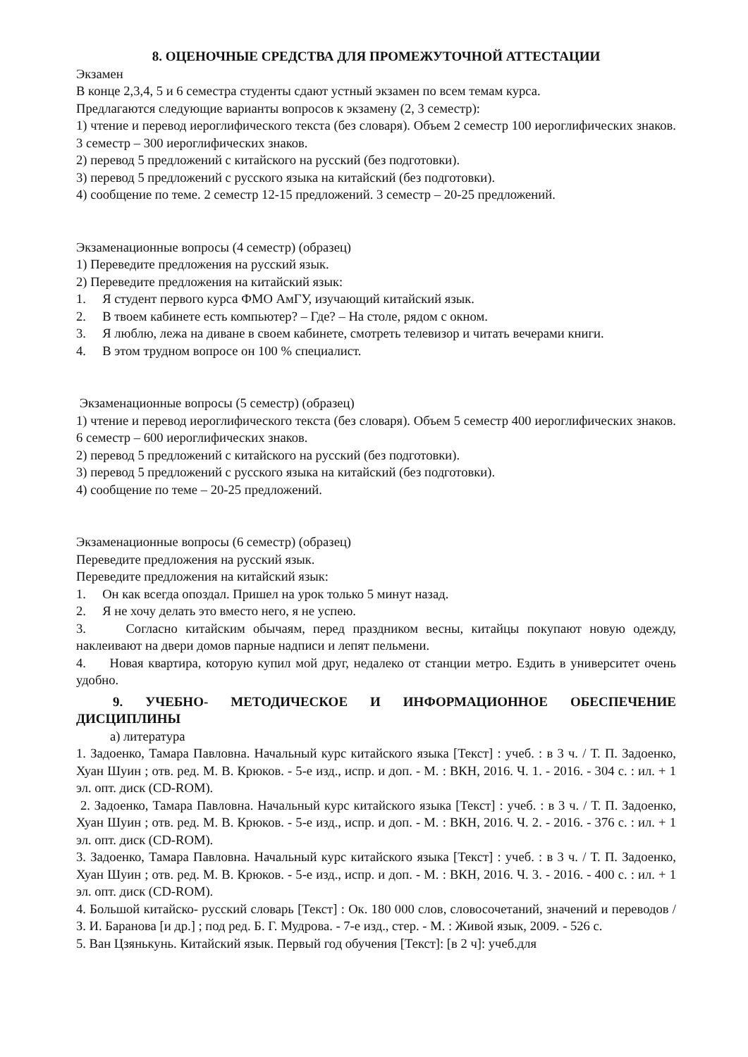8. ОЦЕНОЧНЫЕ СРЕДСТВА ДЛЯ ПРОМЕЖУТОЧНОЙ АТТЕСТАЦИИ
Экзамен
В конце 2,3,4, 5 и 6 семестра студенты сдают устный экзамен по всем темам курса.
Предлагаются следующие варианты вопросов к экзамену (2, 3 семестр):
1) чтение и перевод иероглифического текста (без словаря). Объем 2 семестр 100 иероглифических знаков. 3 семестр – 300 иероглифических знаков.
2) перевод 5 предложений с китайского на русский (без подготовки).
3) перевод 5 предложений с русского языка на китайский (без подготовки).
4) сообщение по теме. 2 семестр 12-15 предложений. 3 семестр – 20-25 предложений.
Экзаменационные вопросы (4 семестр) (образец)
1) Переведите предложения на русский язык.
2) Переведите предложения на китайский язык:
1. Я студент первого курса ФМО АмГУ, изучающий китайский язык.
2. В твоем кабинете есть компьютер? – Где? – На столе, рядом с окном.
3. Я люблю, лежа на диване в своем кабинете, смотреть телевизор и читать вечерами книги.
4. В этом трудном вопросе он 100 % специалист.
Экзаменационные вопросы (5 семестр) (образец)
1) чтение и перевод иероглифического текста (без словаря). Объем 5 семестр 400 иероглифических знаков. 6 семестр – 600 иероглифических знаков.
2) перевод 5 предложений с китайского на русский (без подготовки).
3) перевод 5 предложений с русского языка на китайский (без подготовки).
4) сообщение по теме – 20-25 предложений.
Экзаменационные вопросы (6 семестр) (образец)
Переведите предложения на русский язык.
Переведите предложения на китайский язык:
1. Он как всегда опоздал. Пришел на урок только 5 минут назад.
2. Я не хочу делать это вместо него, я не успею.
3. Согласно китайским обычаям, перед праздником весны, китайцы покупают новую одежду, наклеивают на двери домов парные надписи и лепят пельмени.
4. Новая квартира, которую купил мой друг, недалеко от станции метро. Ездить в университет очень удобно.
9. УЧЕБНО- МЕТОДИЧЕСКОЕ И ИНФОРМАЦИОННОЕ ОБЕСПЕЧЕНИЕ ДИСЦИПЛИНЫ
а) литература
1. Задоенко, Тамара Павловна. Начальный курс китайского языка [Текст] : учеб. : в 3 ч. / Т. П. Задоенко, Хуан Шуин ; отв. ред. М. В. Крюков. - 5-е изд., испр. и доп. - М. : ВКН, 2016. Ч. 1. - 2016. - 304 с. : ил. + 1 эл. опт. диск (CD-ROM).
2. Задоенко, Тамара Павловна. Начальный курс китайского языка [Текст] : учеб. : в 3 ч. / Т. П. Задоенко, Хуан Шуин ; отв. ред. М. В. Крюков. - 5-е изд., испр. и доп. - М. : ВКН, 2016. Ч. 2. - 2016. - 376 с. : ил. + 1 эл. опт. диск (CD-ROM).
3. Задоенко, Тамара Павловна. Начальный курс китайского языка [Текст] : учеб. : в 3 ч. / Т. П. Задоенко, Хуан Шуин ; отв. ред. М. В. Крюков. - 5-е изд., испр. и доп. - М. : ВКН, 2016. Ч. 3. - 2016. - 400 с. : ил. + 1 эл. опт. диск (CD-ROM).
4. Большой китайско- русский словарь [Текст] : Ок. 180 000 слов, словосочетаний, значений и переводов / З. И. Баранова [и др.] ; под ред. Б. Г. Мудрова. - 7-е изд., стер. - М. : Живой язык, 2009. - 526 с.
5. Ван Цзянькунь. Китайский язык. Первый год обучения [Текст]: [в 2 ч]: учеб.для